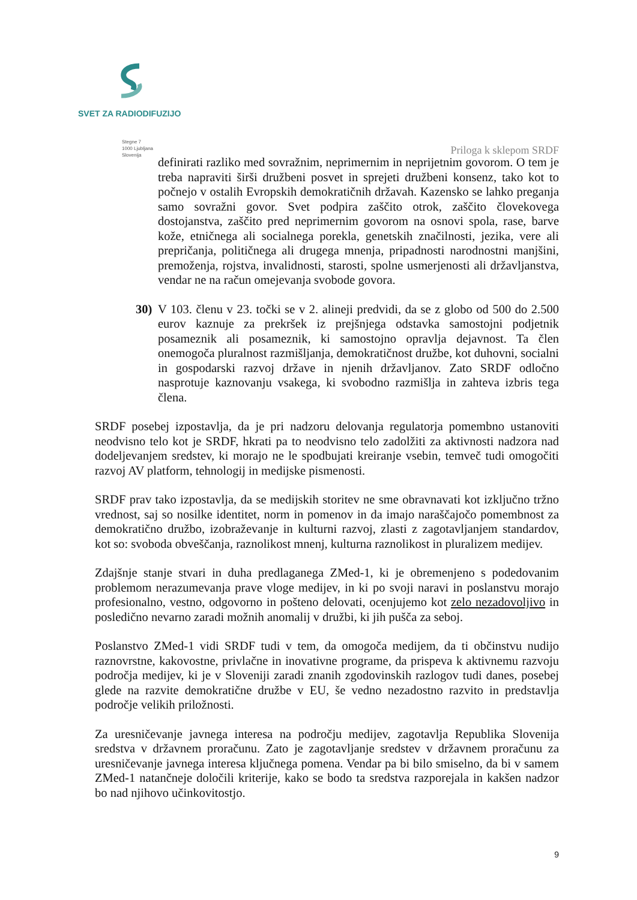SVET ZA RADIODIFUZIJO
Stegne 7
1000 Ljubljana
Slovenija
Priloga k sklepom SRDF
definirati razliko med sovražnim, neprimernim in neprijetnim govorom. O tem je treba napraviti širši družbeni posvet in sprejeti družbeni konsenz, tako kot to počnejo v ostalih Evropskih demokratičnih državah. Kazensko se lahko preganja samo sovražni govor. Svet podpira zaščito otrok, zaščito človekovega dostojanstva, zaščito pred neprimernim govorom na osnovi spola, rase, barve kože, etničnega ali socialnega porekla, genetskih značilnosti, jezika, vere ali prepričanja, političnega ali drugega mnenja, pripadnosti narodnostni manjšini, premoženja, rojstva, invalidnosti, starosti, spolne usmerjenosti ali državljanstva, vendar ne na račun omejevanja svobode govora.
30) V 103. členu v 23. točki se v 2. alineji predvidi, da se z globo od 500 do 2.500 eurov kaznuje za prekršek iz prejšnjega odstavka samostojni podjetnik posameznik ali posameznik, ki samostojno opravlja dejavnost. Ta člen onemogoča pluralnost razmišljanja, demokratičnost družbe, kot duhovni, socialni in gospodarski razvoj države in njenih državljanov. Zato SRDF odločno nasprotuje kaznovanju vsakega, ki svobodno razmišlja in zahteva izbris tega člena.
SRDF posebej izpostavlja, da je pri nadzoru delovanja regulatorja pomembno ustanoviti neodvisno telo kot je SRDF, hkrati pa to neodvisno telo zadolžiti za aktivnosti nadzora nad dodeljevanjem sredstev, ki morajo ne le spodbujati kreiranje vsebin, temveč tudi omogočiti razvoj AV platform, tehnologij in medijske pismenosti.
SRDF prav tako izpostavlja, da se medijskih storitev ne sme obravnavati kot izključno tržno vrednost, saj so nosilke identitet, norm in pomenov in da imajo naraščajočo pomembnost za demokratično družbo, izobraževanje in kulturni razvoj, zlasti z zagotavljanjem standardov, kot so: svoboda obveščanja, raznolikost mnenj, kulturna raznolikost in pluralizem medijev.
Zdajšnje stanje stvari in duha predlaganega ZMed-1, ki je obremenjeno s podedovanim problemom nerazumevanja prave vloge medijev, in ki po svoji naravi in poslanstvu morajo profesionalno, vestno, odgovorno in pošteno delovati, ocenjujemo kot zelo nezadovoljivo in posledično nevarno zaradi možnih anomalij v družbi, ki jih pušča za seboj.
Poslanstvo ZMed-1 vidi SRDF tudi v tem, da omogoča medijem, da ti občinstvu nudijo raznovrstne, kakovostne, privlačne in inovativne programe, da prispeva k aktivnemu razvoju področja medijev, ki je v Sloveniji zaradi znanih zgodovinskih razlogov tudi danes, posebej glede na razvite demokratične družbe v EU, še vedno nezadostno razvito in predstavlja področje velikih priložnosti.
Za uresničevanje javnega interesa na področju medijev, zagotavlja Republika Slovenija sredstva v državnem proračunu. Zato je zagotavljanje sredstev v državnem proračunu za uresničevanje javnega interesa ključnega pomena. Vendar pa bi bilo smiselno, da bi v samem ZMed-1 natančneje določili kriterije, kako se bodo ta sredstva razporejala in kakšen nadzor bo nad njihovo učinkovitostjo.
9